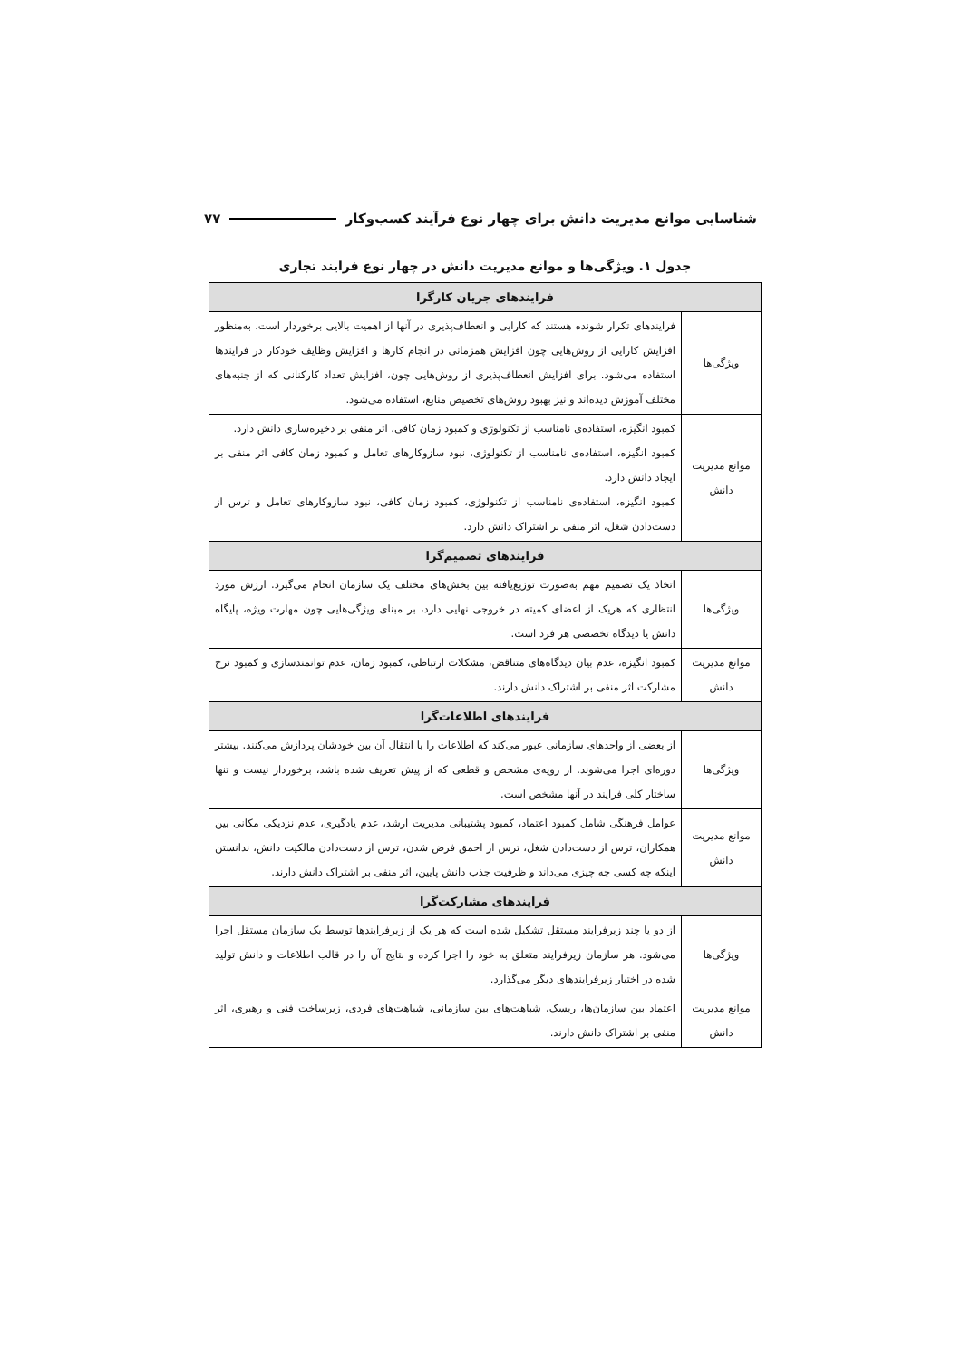شناسایی موانع مدیریت دانش برای چهار نوع فرآیند کسب‌وکار ۷۷
جدول ۱. ویژگی‌ها و موانع مدیریت دانش در چهار نوع فرایند تجاری
| فرایندهای جریان کارگرا | |
| --- | --- |
| ویژگی‌ها | فرایندهای تکرار شونده هستند که کارایی و انعطاف‌پذیری در آنها از اهمیت بالایی برخوردار است. به‌منظور افزایش کارایی از روش‌هایی چون افزایش همزمانی در انجام کارها و افزایش وظایف خودکار در فرایندها استفاده می‌شود. برای افزایش انعطاف‌پذیری از روش‌هایی چون، افزایش تعداد کارکنانی که از جنبه‌های مختلف آموزش دیده‌اند و نیز بهبود روش‌های تخصیص منابع، استفاده می‌شود. |
| موانع مدیریت دانش | کمبود انگیزه، استفاده‌ی نامناسب از تکنولوژی و کمبود زمان کافی، اثر منفی بر ذخیره‌سازی دانش دارد. کمبود انگیزه، استفاده‌ی نامناسب از تکنولوژی، نبود سازوکارهای تعامل و کمبود زمان کافی اثر منفی بر ایجاد دانش دارد. کمبود انگیزه، استفاده‌ی نامناسب از تکنولوژی، کمبود زمان کافی، نبود سازوکارهای تعامل و ترس از دست‌دادن شغل، اثر منفی بر اشتراک دانش دارد. |
| فرایندهای تصمیم‌گرا | |
| ویژگی‌ها | اتخاذ یک تصمیم مهم به‌صورت توزیع‌یافته بین بخش‌های مختلف یک سازمان انجام می‌گیرد. ارزش مورد انتظاری که هریک از اعضای کمیته در خروجی نهایی دارد، بر مبنای ویژگی‌هایی چون مهارت ویژه، پایگاه دانش یا دیدگاه تخصصی هر فرد است. |
| موانع مدیریت دانش | کمبود انگیزه، عدم بیان دیدگاه‌های متناقض، مشکلات ارتباطی، کمبود زمان، عدم توانمندسازی و کمبود نرخ مشارکت اثر منفی بر اشتراک دانش دارند. |
| فرایندهای اطلاعات‌گرا | |
| ویژگی‌ها | از بعضی از واحدهای سازمانی عبور می‌کند که اطلاعات را با انتقال آن بین خودشان پردازش می‌کنند. بیشتر دوره‌ای اجرا می‌شوند. از رویه‌ی مشخص و قطعی که از پیش تعریف شده باشد، برخوردار نیست و تنها ساختار کلی فرایند در آنها مشخص است. |
| موانع مدیریت دانش | عوامل فرهنگی شامل کمبود اعتماد، کمبود پشتیبانی مدیریت ارشد، عدم یادگیری، عدم نزدیکی مکانی بین همکاران، ترس از دست‌دادن شغل، ترس از احمق فرض شدن، ترس از دست‌دادن مالکیت دانش، ندانستن اینکه چه کسی چه چیزی می‌داند و ظرفیت جذب دانش پایین، اثر منفی بر اشتراک دانش دارند. |
| فرایندهای مشارکت‌گرا | |
| ویژگی‌ها | از دو یا چند زیرفرایند مستقل تشکیل شده است که هر یک از زیرفرایندها توسط یک سازمان مستقل اجرا می‌شود. هر سازمان زیرفرایند متعلق به خود را اجرا کرده و نتایج آن را در قالب اطلاعات و دانش تولید شده در اختیار زیرفرایندهای دیگر می‌گذارد. |
| موانع مدیریت دانش | اعتماد بین سازمان‌ها، ریسک، شباهت‌های بین سازمانی، شباهت‌های فردی، زیرساخت فنی و رهبری، اثر منفی بر اشتراک دانش دارند. |